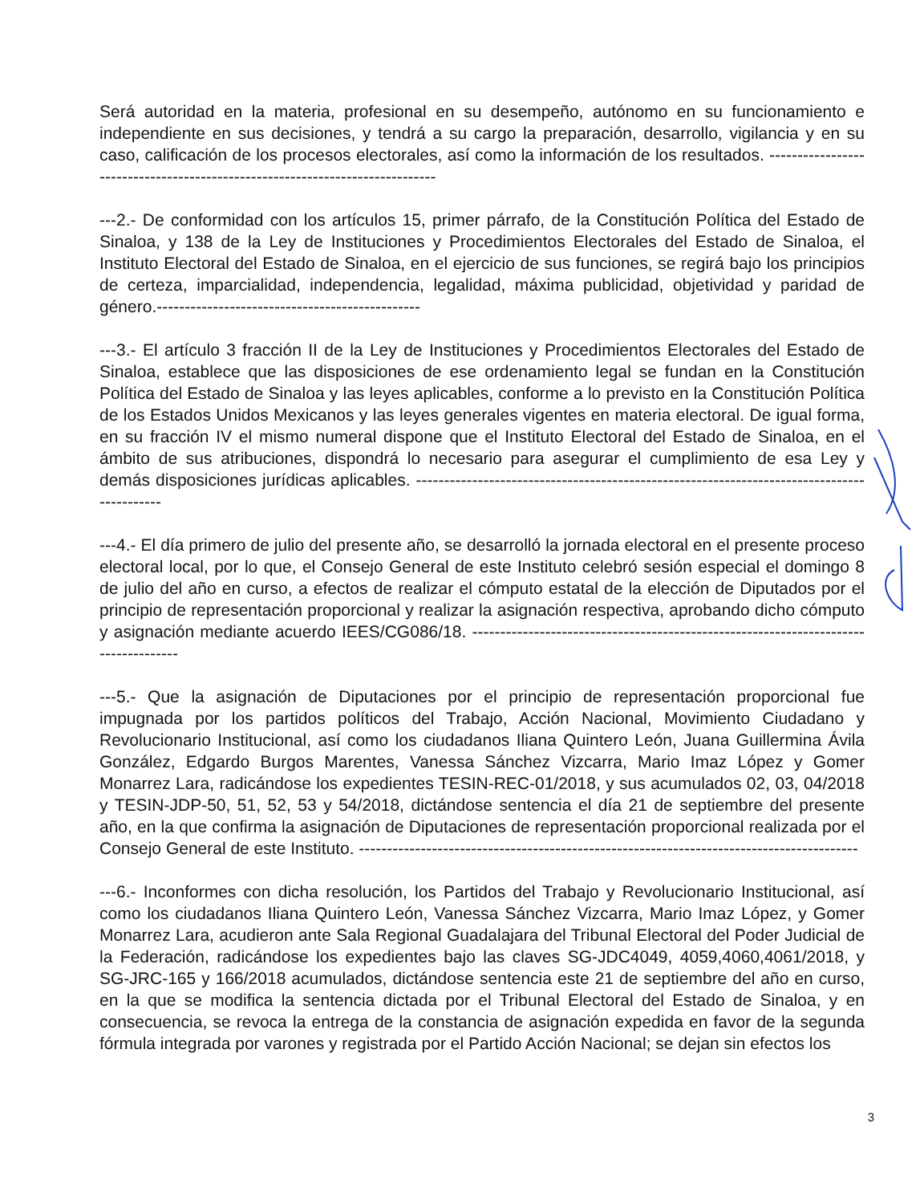Será autoridad en la materia, profesional en su desempeño, autónomo en su funcionamiento e independiente en sus decisiones, y tendrá a su cargo la preparación, desarrollo, vigilancia y en su caso, calificación de los procesos electorales, así como la información de los resultados. -----------------------------------------------------------------------------
---2.- De conformidad con los artículos 15, primer párrafo, de la Constitución Política del Estado de Sinaloa, y 138 de la Ley de Instituciones y Procedimientos Electorales del Estado de Sinaloa, el Instituto Electoral del Estado de Sinaloa, en el ejercicio de sus funciones, se regirá bajo los principios de certeza, imparcialidad, independencia, legalidad, máxima publicidad, objetividad y paridad de género.-----------------------------------------------
---3.- El artículo 3 fracción II de la Ley de Instituciones y Procedimientos Electorales del Estado de Sinaloa, establece que las disposiciones de ese ordenamiento legal se fundan en la Constitución Política del Estado de Sinaloa y las leyes aplicables, conforme a lo previsto en la Constitución Política de los Estados Unidos Mexicanos y las leyes generales vigentes en materia electoral. De igual forma, en su fracción IV el mismo numeral dispone que el Instituto Electoral del Estado de Sinaloa, en el ámbito de sus atribuciones, dispondrá lo necesario para asegurar el cumplimiento de esa Ley y demás disposiciones jurídicas aplicables. -------------------------------------------------------------------------------------------
---4.- El día primero de julio del presente año, se desarrolló la jornada electoral en el presente proceso electoral local, por lo que, el Consejo General de este Instituto celebró sesión especial el domingo 8 de julio del año en curso, a efectos de realizar el cómputo estatal de la elección de Diputados por el principio de representación proporcional y realizar la asignación respectiva, aprobando dicho cómputo y asignación mediante acuerdo IEES/CG086/18. ------------------------------------------------------------------------------------
---5.- Que la asignación de Diputaciones por el principio de representación proporcional fue impugnada por los partidos políticos del Trabajo, Acción Nacional, Movimiento Ciudadano y Revolucionario Institucional, así como los ciudadanos Iliana Quintero León, Juana Guillermina Ávila González, Edgardo Burgos Marentes, Vanessa Sánchez Vizcarra, Mario Imaz López y Gomer Monarrez Lara, radicándose los expedientes TESIN-REC-01/2018, y sus acumulados 02, 03, 04/2018 y TESIN-JDP-50, 51, 52, 53 y 54/2018, dictándose sentencia el día 21 de septiembre del presente año, en la que confirma la asignación de Diputaciones de representación proporcional realizada por el Consejo General de este Instituto. -----------------------------------------------------------------------------------------
---6.- Inconformes con dicha resolución, los Partidos del Trabajo y Revolucionario Institucional, así como los ciudadanos Iliana Quintero León, Vanessa Sánchez Vizcarra, Mario Imaz López, y Gomer Monarrez Lara, acudieron ante Sala Regional Guadalajara del Tribunal Electoral del Poder Judicial de la Federación, radicándose los expedientes bajo las claves SG-JDC4049, 4059,4060,4061/2018, y SG-JRC-165 y 166/2018 acumulados, dictándose sentencia este 21 de septiembre del año en curso, en la que se modifica la sentencia dictada por el Tribunal Electoral del Estado de Sinaloa, y en consecuencia, se revoca la entrega de la constancia de asignación expedida en favor de la segunda fórmula integrada por varones y registrada por el Partido Acción Nacional; se dejan sin efectos los
3